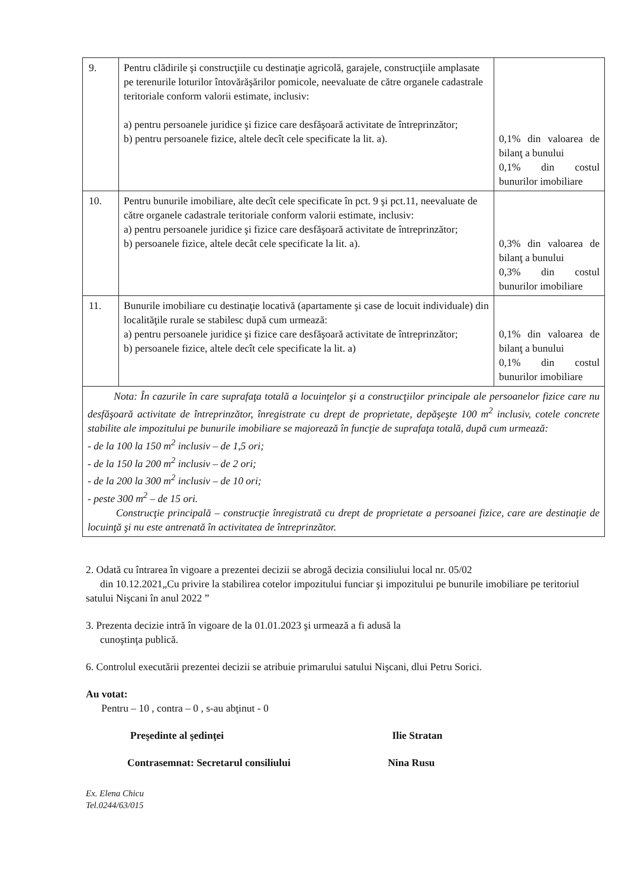| 9. | Pentru clădirile şi construcţiile cu destinaţie agricolă, garajele, construcţiile amplasate pe terenurile loturilor întovărăşărilor pomicole, neevaluate de către organele cadastrale teritoriale conform valorii estimate, inclusiv: a) pentru persoanele juridice şi fizice care desfăşoară activitate de întreprinzător; b) pentru persoanele fizice, altele decît cele specificate la lit. a). | 0,1% din valoarea de bilanţ a bunului 0,1% din costul bunurilor imobiliare |
| 10. | Pentru bunurile imobiliare, alte decît cele specificate în pct. 9 şi pct.11, neevaluate de către organele cadastrale teritoriale conform valorii estimate, inclusiv: a) pentru persoanele juridice şi fizice care desfăşoară activitate de întreprinzător; b) persoanele fizice, altele decât cele specificate la lit. a). | 0,3% din valoarea de bilanţ a bunului 0,3% din costul bunurilor imobiliare |
| 11. | Bunurile imobiliare cu destinaţie locativă (apartamente şi case de locuit individuale) din localităţile rurale se stabilesc după cum urmează: a) pentru persoanele juridice şi fizice care desfăşoară activitate de întreprinzător; b) persoanele fizice, altele decît cele specificate la lit. a) | 0,1% din valoarea de bilanţ a bunului 0,1% din costul bunurilor imobiliare |
| Nota: În cazurile în care suprafaţa totală a locuinţelor şi a construcţiilor principale ale persoanelor fizice care nu desfăşoară activitate de întreprinzător, înregistrate cu drept de proprietate, depăşeşte 100 m<sup>2</sup> inclusiv, cotele concrete stabilite ale impozitului pe bunurile imobiliare se majorează în funcţie de suprafaţa totală, după cum urmează: - de la 100 la 150 m<sup>2</sup> inclusiv – de 1,5 ori; - de la 150 la 200 m<sup>2</sup> inclusiv – de 2 ori; - de la 200 la 300 m<sup>2</sup> inclusiv – de 10 ori; - peste 300 m<sup>2</sup> – de 15 ori. Construcţie principală – construcţie înregistrată cu drept de proprietate a persoanei fizice, care are destinaţie de locuinţă şi nu este antrenată în activitatea de întreprinzător. | | |
2. Odată cu întrarea în vigoare a prezentei decizii se abrogă decizia consiliului local nr. 05/02
din 10.12.2021„Cu privire la stabilirea cotelor impozitului funciar şi impozitului pe bunurile imobiliare pe teritoriul satului Nişcani în anul 2022 ”
3. Prezenta decizie intră în vigoare de la 01.01.2023 şi urmează a fi adusă la
cunoştinţa publică.
6. Controlul executării prezentei decizii se atribuie primarului satului Nişcani, dlui Petru Sorici.
Au votat:
Pentru – 10 , contra – 0 , s-au abţinut - 0
Preşedinte al şedinţei Ilie Stratan
Contrasemnat: Secretarul consiliului Nina Rusu
Ex. Elena Chicu
Tel.0244/63/015